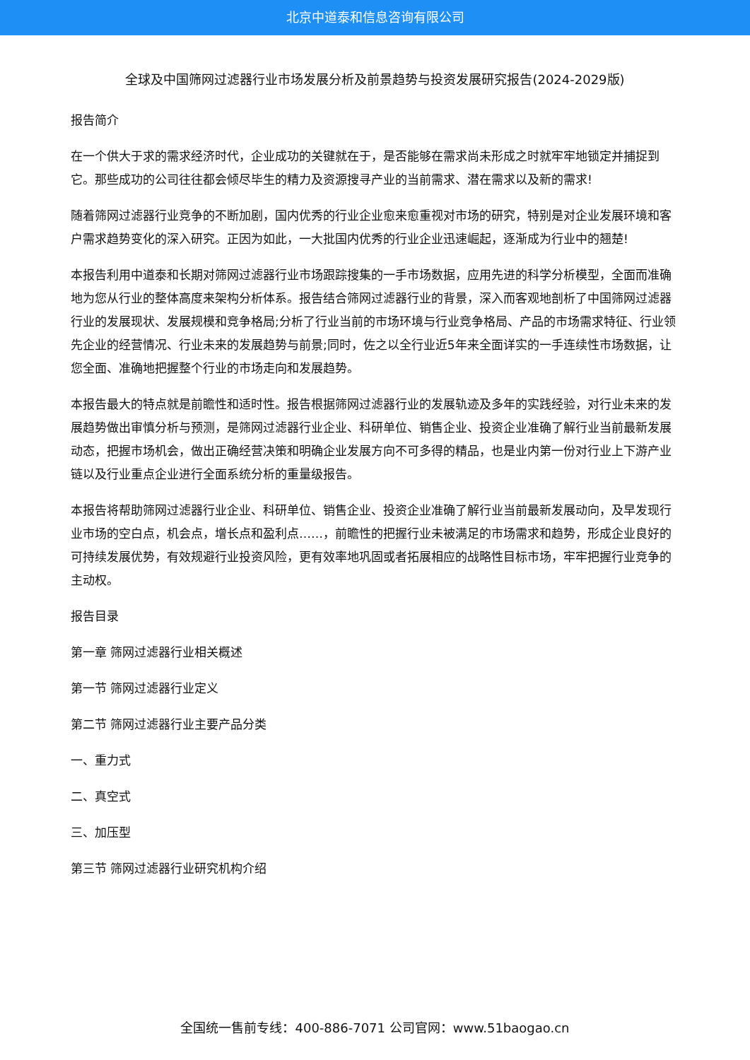北京中道泰和信息咨询有限公司
全球及中国筛网过滤器行业市场发展分析及前景趋势与投资发展研究报告(2024-2029版)
报告简介
在一个供大于求的需求经济时代，企业成功的关键就在于，是否能够在需求尚未形成之时就牢牢地锁定并捕捉到它。那些成功的公司往往都会倾尽毕生的精力及资源搜寻产业的当前需求、潜在需求以及新的需求!
随着筛网过滤器行业竞争的不断加剧，国内优秀的行业企业愈来愈重视对市场的研究，特别是对企业发展环境和客户需求趋势变化的深入研究。正因为如此，一大批国内优秀的行业企业迅速崛起，逐渐成为行业中的翘楚!
本报告利用中道泰和长期对筛网过滤器行业市场跟踪搜集的一手市场数据，应用先进的科学分析模型，全面而准确地为您从行业的整体高度来架构分析体系。报告结合筛网过滤器行业的背景，深入而客观地剖析了中国筛网过滤器行业的发展现状、发展规模和竞争格局;分析了行业当前的市场环境与行业竞争格局、产品的市场需求特征、行业领先企业的经营情况、行业未来的发展趋势与前景;同时，佐之以全行业近5年来全面详实的一手连续性市场数据，让您全面、准确地把握整个行业的市场走向和发展趋势。
本报告最大的特点就是前瞻性和适时性。报告根据筛网过滤器行业的发展轨迹及多年的实践经验，对行业未来的发展趋势做出审慎分析与预测，是筛网过滤器行业企业、科研单位、销售企业、投资企业准确了解行业当前最新发展动态，把握市场机会，做出正确经营决策和明确企业发展方向不可多得的精品，也是业内第一份对行业上下游产业链以及行业重点企业进行全面系统分析的重量级报告。
本报告将帮助筛网过滤器行业企业、科研单位、销售企业、投资企业准确了解行业当前最新发展动向，及早发现行业市场的空白点，机会点，增长点和盈利点……，前瞻性的把握行业未被满足的市场需求和趋势，形成企业良好的可持续发展优势，有效规避行业投资风险，更有效率地巩固或者拓展相应的战略性目标市场，牢牢把握行业竞争的主动权。
报告目录
第一章 筛网过滤器行业相关概述
第一节 筛网过滤器行业定义
第二节 筛网过滤器行业主要产品分类
一、重力式
二、真空式
三、加压型
第三节 筛网过滤器行业研究机构介绍
全国统一售前专线：400-886-7071 公司官网：www.51baogao.cn